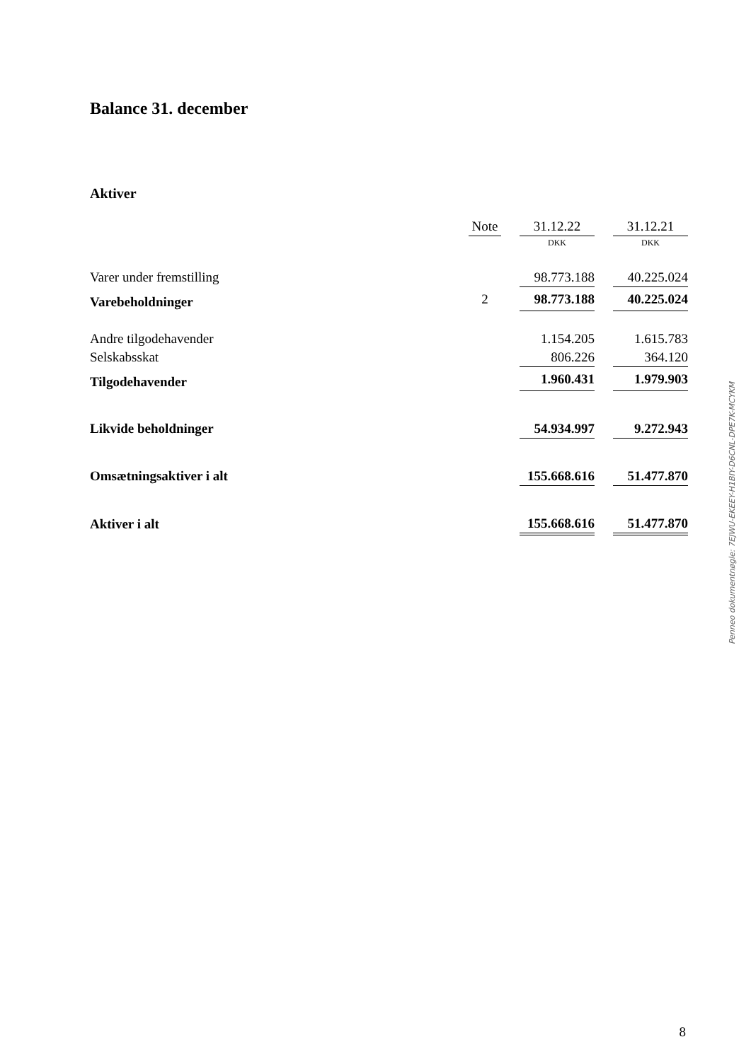Balance 31. december
Aktiver
| | Note | | 31.12.22 | | 31.12.21 |
| | | | DKK | | DKK |
| Varer under fremstilling | | | 98.773.188 | | 40.225.024 |
| Varebeholdninger | 2 | | 98.773.188 | | 40.225.024 |
| Andre tilgodehavender | | | 1.154.205 | | 1.615.783 |
| Selskabsskat | | | 806.226 | | 364.120 |
| Tilgodehavender | | | 1.960.431 | | 1.979.903 |
| Likvide beholdninger | | | 54.934.997 | | 9.272.943 |
| Omsætningsaktiver i alt | | | 155.668.616 | | 51.477.870 |
| Aktiver i alt | | | 155.668.616 | | 51.477.870 |
Penneo dokumentnøgle: 7EJWU-EKEEY-H1BIY-D6CNL-DPE7K-MCYKM
8